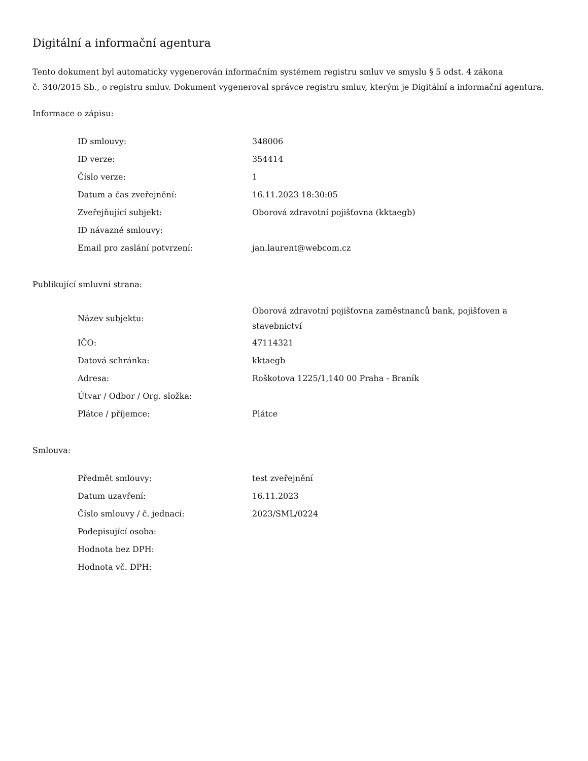Digitální a informační agentura
Tento dokument byl automaticky vygenerován informačním systémem registru smluv ve smyslu § 5 odst. 4 zákona
č. 340/2015 Sb., o registru smluv. Dokument vygeneroval správce registru smluv, kterým je Digitální a informační agentura.
Informace o zápisu:
| ID smlouvy: | 348006 |
| ID verze: | 354414 |
| Číslo verze: | 1 |
| Datum a čas zveřejnění: | 16.11.2023 18:30:05 |
| Zveřejňující subjekt: | Oborová zdravotní pojišťovna (kktaegb) |
| ID návazné smlouvy: | |
| Email pro zaslání potvrzení: | jan.laurent@webcom.cz |
Publikující smluvní strana:
| Název subjektu: | Oborová zdravotní pojišťovna zaměstnanců bank, pojišťoven a stavebnictví |
| IČO: | 47114321 |
| Datová schránka: | kktaegb |
| Adresa: | Roškotova 1225/1,140 00 Praha - Braník |
| Útvar / Odbor / Org. složka: | |
| Plátce / příjemce: | Plátce |
Smlouva:
| Předmět smlouvy: | test zveřejnění |
| Datum uzavření: | 16.11.2023 |
| Číslo smlouvy / č. jednací: | 2023/SML/0224 |
| Podepisující osoba: | |
| Hodnota bez DPH: | |
| Hodnota vč. DPH: | |